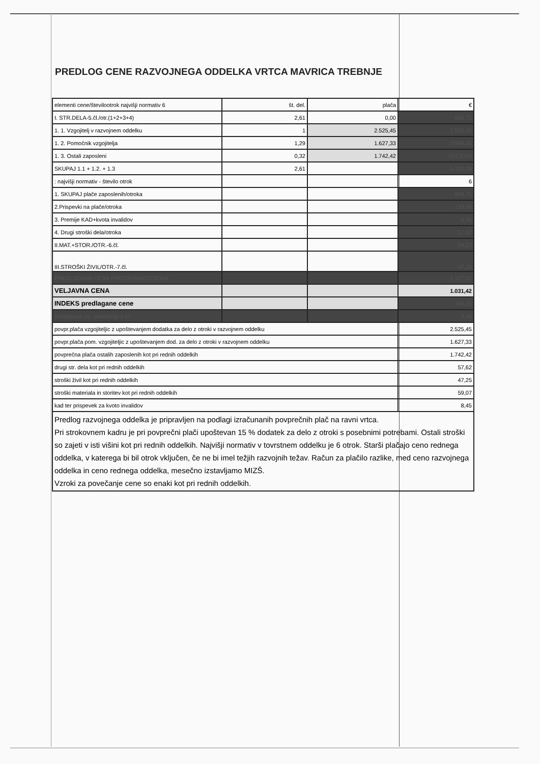PREDLOG CENE RAZVOJNEGA ODDELKA VRTCA MAVRICA TREBNJE
| elementi cene/številootrok najvišji normativ 6 | št. del. | plača | € |
| I. STR.DELA-5.čl./otr.(1+2+3+4) | 2,61 | 0,00 | 863,71 |
| 1. 1. Vzgojitelj v razvojnem oddelku | 1 | 2.525,45 | 2.525,45 |
| 1. 2. Pomočnik vzgojitelja | 1,29 | 1.627,33 | 2.099,26 |
| 1. 3. Ostali zaposleni | 0,32 | 1.742,42 | 557,5744 |
| SKUPAJ 1.1 + 1.2. + 1.3 | 2,61 | | 5.182,28 |
| : najvišji normativ - število otrok | | | 6 |
| 1. SKUPAJ plače zaposlenih/otroka | | | 863,71 |
| 2.Prispevki na plače/otroka | | | 139,06 |
| 3. Premije KAD+kvota invalidov | | | 8,45 |
| 4. Drugi stroški dela/otroka | | | 57,62 |
| II.MAT.+STOR./OTR.-6.čl. | | | 59,07 |
| III.STROŠKI ŽIVIL/OTR.-7.čl. | | | 47,25 |
| PREDLAGANA CENA PROGRAMA/OTROKA | | | 1.127,01 |
| VELJAVNA CENA | | | 1.031,42 |
| INDEKS predlagane cene | | | 109,36 |
| zmanjšanje oz. povečanje v % | | | 9,36 |
| povpr.plača vzgojiteljic z upoštevanjem dodatka za delo z otroki v razvojnem oddelku | | | 2.525,45 |
| povpr.plača pom. vzgojiteljic z upoštevanjem dod. za delo z otroki v razvojnem oddelku | | | 1.627,33 |
| povprečna plača ostalih zaposlenih kot pri rednih oddelkih | | | 1.742,42 |
| drugi str. dela kot pri rednih oddelkih | | | 57,62 |
| stroški živil kot pri rednih oddelkih | | | 47,25 |
| stroški materiala in storitev kot pri rednih oddelkih | | | 59,07 |
| kad ter prispevek za kvoto invalidov | | | 8,45 |
| Predlog razvojnega oddelka je pripravljen na podlagi izračunanih povprečnih plač na ravni vrtca. Pri strokovnem kadru je pri povprečni plači upoštevan 15 % dodatek za delo z otroki s posebnimi potrebami. Ostali stroški so zajeti v isti višini kot pri rednih oddelkih. Najvišji normativ v tovrstnem oddelku je 6 otrok. Starši plačajo ceno rednega oddelka, v katerega bi bil otrok vključen, če ne bi imel težjih razvojnih težav. Račun za plačilo razlike, med ceno razvojnega oddelka in ceno rednega oddelka, mesečno izstavljamo MIZŠ. Vzroki za povečanje cene so enaki kot pri rednih oddelkih. | | | |